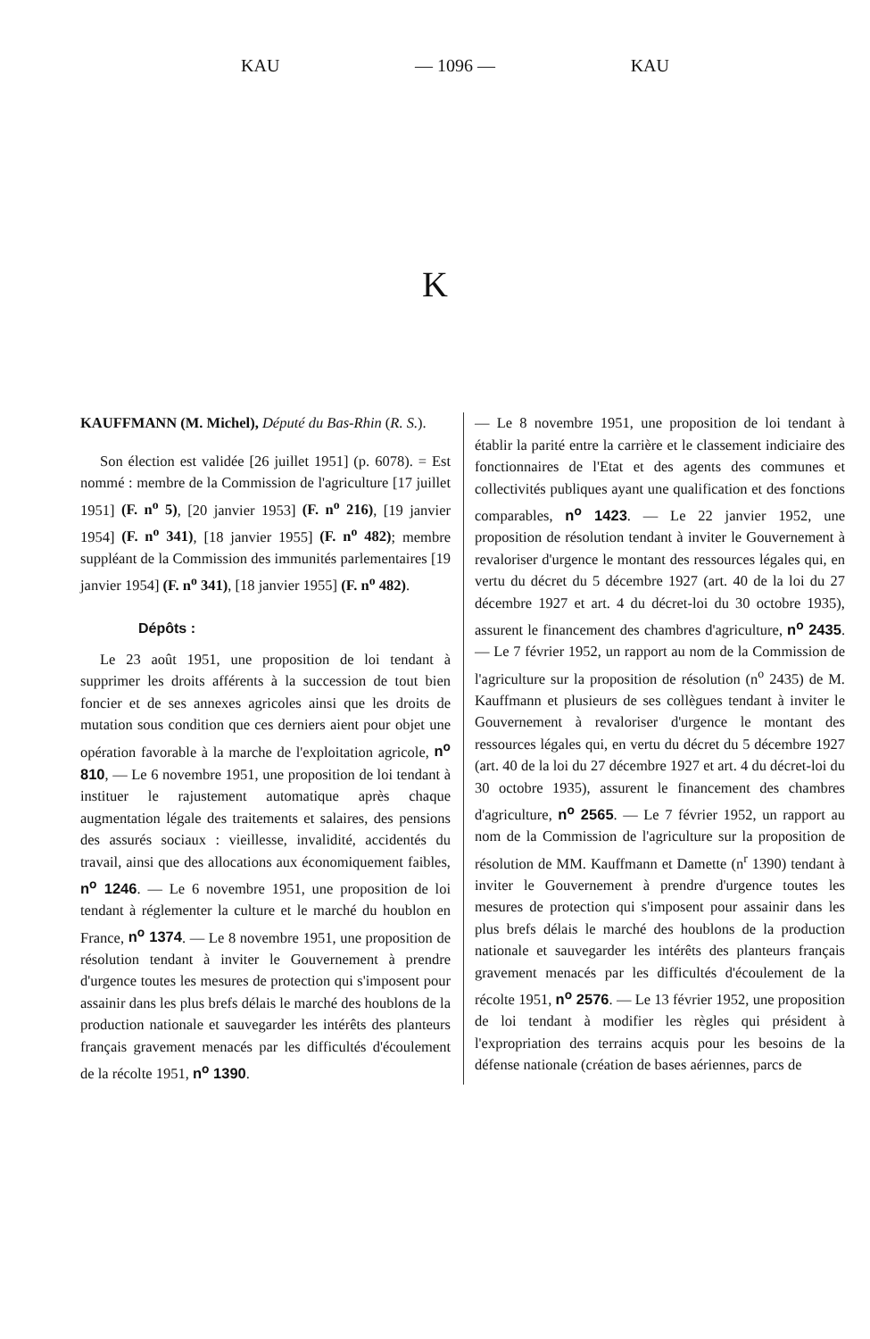KAU — 1096 — KAU
K
KAUFFMANN (M. Michel), Député du Bas-Rhin (R. S.).
Son élection est validée [26 juillet 1951] (p. 6078). = Est nommé : membre de la Commission de l'agriculture [17 juillet 1951] (F. n<sup>o</sup> 5), [20 janvier 1953] (F. n<sup>o</sup> 216), [19 janvier 1954] (F. n<sup>o</sup> 341), [18 janvier 1955] (F. n<sup>o</sup> 482); membre suppléant de la Commission des immunités parlementaires [19 janvier 1954] (F. n<sup>o</sup> 341), [18 janvier 1955] (F. n<sup>o</sup> 482).
Dépôts :
Le 23 août 1951, une proposition de loi tendant à supprimer les droits afférents à la succession de tout bien foncier et de ses annexes agricoles ainsi que les droits de mutation sous condition que ces derniers aient pour objet une opération favorable à la marche de l'exploitation agricole, n<sup>o</sup> 810, — Le 6 novembre 1951, une proposition de loi tendant à instituer le rajustement automatique après chaque augmentation légale des traitements et salaires, des pensions des assurés sociaux : vieillesse, invalidité, accidentés du travail, ainsi que des allocations aux économiquement faibles, n<sup>o</sup> 1246. — Le 6 novembre 1951, une proposition de loi tendant à réglementer la culture et le marché du houblon en France, n<sup>o</sup> 1374. — Le 8 novembre 1951, une proposition de résolution tendant à inviter le Gouvernement à prendre d'urgence toutes les mesures de protection qui s'imposent pour assainir dans les plus brefs délais le marché des houblons de la production nationale et sauvegarder les intérêts des planteurs français gravement menacés par les difficultés d'écoulement de la récolte 1951, n<sup>o</sup> 1390.
— Le 8 novembre 1951, une proposition de loi tendant à établir la parité entre la carrière et le classement indiciaire des fonctionnaires de l'Etat et des agents des communes et collectivités publiques ayant une qualification et des fonctions comparables, n<sup>o</sup> 1423. — Le 22 janvier 1952, une proposition de résolution tendant à inviter le Gouvernement à revaloriser d'urgence le montant des ressources légales qui, en vertu du décret du 5 décembre 1927 (art. 40 de la loi du 27 décembre 1927 et art. 4 du décret-loi du 30 octobre 1935), assurent le financement des chambres d'agriculture, n<sup>o</sup> 2435. — Le 7 février 1952, un rapport au nom de la Commission de l'agriculture sur la proposition de résolution (n<sup>o</sup> 2435) de M. Kauffmann et plusieurs de ses collègues tendant à inviter le Gouvernement à revaloriser d'urgence le montant des ressources légales qui, en vertu du décret du 5 décembre 1927 (art. 40 de la loi du 27 décembre 1927 et art. 4 du décret-loi du 30 octobre 1935), assurent le financement des chambres d'agriculture, n<sup>o</sup> 2565. — Le 7 février 1952, un rapport au nom de la Commission de l'agriculture sur la proposition de résolution de MM. Kauffmann et Damette (n<sup>r</sup> 1390) tendant à inviter le Gouvernement à prendre d'urgence toutes les mesures de protection qui s'imposent pour assainir dans les plus brefs délais le marché des houblons de la production nationale et sauvegarder les intérêts des planteurs français gravement menacés par les difficultés d'écoulement de la récolte 1951, n<sup>o</sup> 2576. — Le 13 février 1952, une proposition de loi tendant à modifier les règles qui président à l'expropriation des terrains acquis pour les besoins de la défense nationale (création de bases aériennes, parcs de